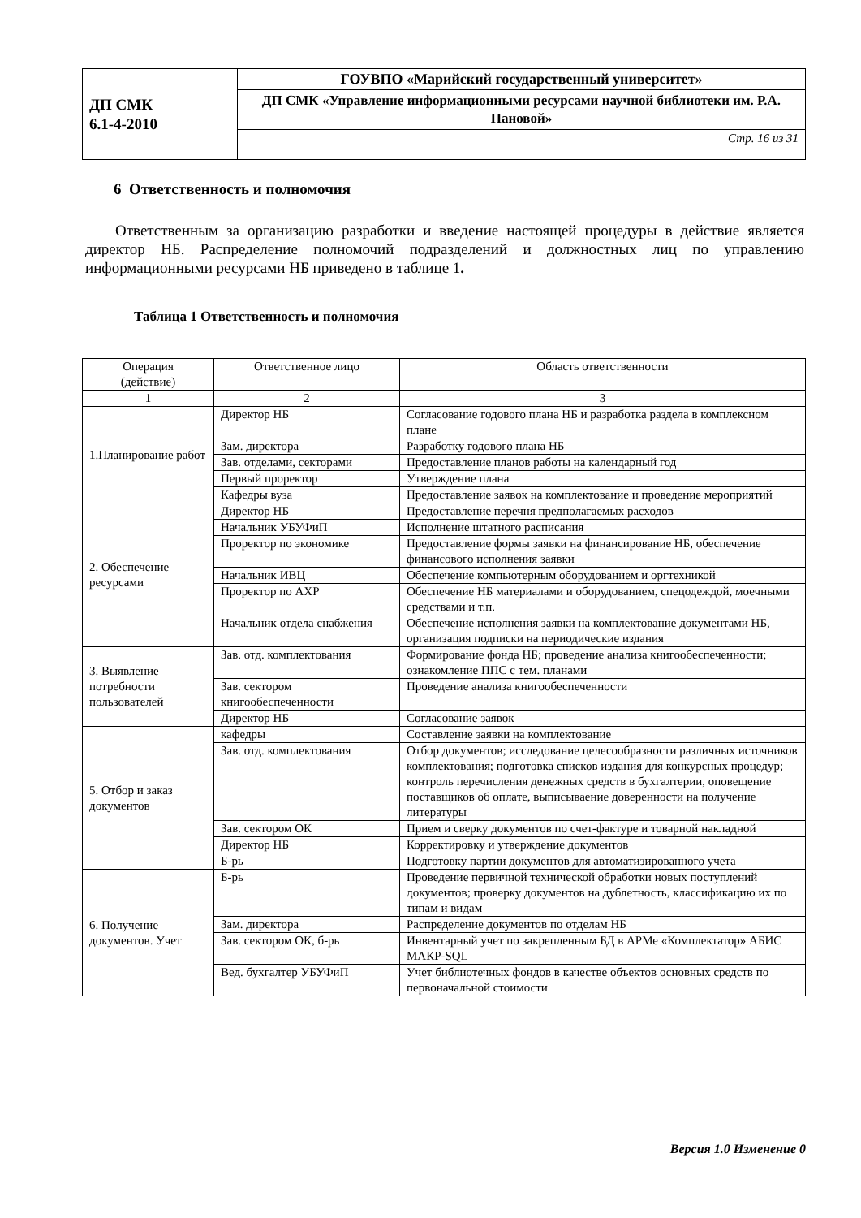| ДП СМК 6.1-4-2010 | ГОУВПО «Марийский государственный университет» |
| | ДП СМК «Управление информационными ресурсами научной библиотеки им. Р.А. Пановой» |
| | Стр. 16 из 31 |
6 Ответственность и полномочия
Ответственным за организацию разработки и введение настоящей процедуры в действие является директор НБ. Распределение полномочий подразделений и должностных лиц по управлению информационными ресурсами НБ приведено в таблице 1.
Таблица 1 Ответственность и полномочия
| Операция (действие) | Ответственное лицо | Область ответственности |
| --- | --- | --- |
| 1 | 2 | 3 |
| 1.Планирование работ | Директор НБ | Согласование годового плана НБ и разработка раздела в комплексном плане |
| | Зам. директора | Разработку годового плана НБ |
| | Зав. отделами, секторами | Предоставление планов работы на календарный год |
| | Первый проректор | Утверждение плана |
| | Кафедры вуза | Предоставление заявок на комплектование и проведение мероприятий |
| 2. Обеспечение ресурсами | Директор НБ | Предоставление перечня предполагаемых расходов |
| | Начальник УБУФиП | Исполнение штатного расписания |
| | Проректор по экономике | Предоставление формы заявки на финансирование НБ, обеспечение финансового исполнения заявки |
| | Начальник ИВЦ | Обеспечение компьютерным оборудованием и оргтехникой |
| | Проректор по АХР | Обеспечение НБ материалами и оборудованием, спецодеждой, моечными средствами и т.п. |
| | Начальник отдела снабжения | Обеспечение исполнения заявки на комплектование документами НБ, организация подписки на периодические издания |
| 3. Выявление потребности пользователей | Зав. отд. комплектования | Формирование фонда НБ; проведение анализа книгообеспеченности; ознакомление ППС с тем. планами |
| | Зав. сектором книгообеспеченности | Проведение анализа книгообеспеченности |
| | Директор НБ | Согласование заявок |
| 5. Отбор и заказ документов | кафедры | Составление заявки на комплектование |
| | Зав. отд. комплектования | Отбор документов; исследование целесообразности различных источников комплектования; подготовка списков издания для конкурсных процедур; контроль перечисления денежных средств в бухгалтерии, оповещение поставщиков об оплате, выписываение доверенности на получение литературы |
| | Зав. сектором ОК | Прием и сверку документов по счет-фактуре и товарной накладной |
| | Директор НБ | Корректировку и утверждение документов |
| | Б-рь | Подготовку партии документов для автоматизированного учета |
| 6. Получение документов. Учет | Б-рь | Проведение первичной технической обработки новых поступлений документов; проверку документов на дублетность, классификацию их по типам и видам |
| | Зам. директора | Распределение документов по отделам НБ |
| | Зав. сектором ОК, б-рь | Инвентарный учет по закрепленным БД в АРМе «Комплектатор» АБИС МАКР-SQL |
| | Вед. бухгалтер УБУФиП | Учет библиотечных фондов в качестве объектов основных средств по первоначальной стоимости |
Версия 1.0 Изменение 0